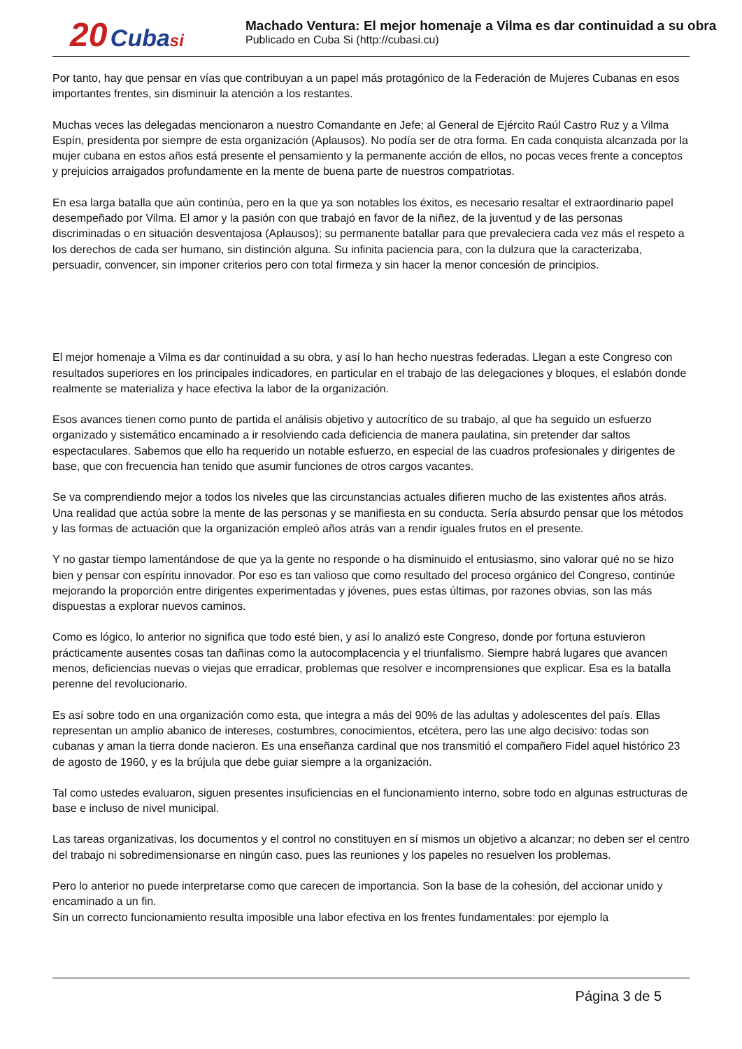20 Cuba si Machado Ventura: El mejor homenaje a Vilma es dar continuidad a su obra
Publicado en Cuba Si (http://cubasi.cu)
Por tanto, hay que pensar en vías que contribuyan a un papel más protagónico de la Federación de Mujeres Cubanas en esos importantes frentes, sin disminuir la atención a los restantes.
Muchas veces las delegadas mencionaron a nuestro Comandante en Jefe; al General de Ejército Raúl Castro Ruz y a Vilma Espín, presidenta por siempre de esta organización (Aplausos). No podía ser de otra forma. En cada conquista alcanzada por la mujer cubana en estos años está presente el pensamiento y la permanente acción de ellos, no pocas veces frente a conceptos y prejuicios arraigados profundamente en la mente de buena parte de nuestros compatriotas.
En esa larga batalla que aún continúa, pero en la que ya son notables los éxitos, es necesario resaltar el extraordinario papel desempeñado por Vilma. El amor y la pasión con que trabajó en favor de la niñez, de la juventud y de las personas discriminadas o en situación desventajosa (Aplausos); su permanente batallar para que prevaleciera cada vez más el respeto a los derechos de cada ser humano, sin distinción alguna. Su infinita paciencia para, con la dulzura que la caracterizaba, persuadir, convencer, sin imponer criterios pero con total firmeza y sin hacer la menor concesión de principios.
El mejor homenaje a Vilma es dar continuidad a su obra, y así lo han hecho nuestras federadas. Llegan a este Congreso con resultados superiores en los principales indicadores, en particular en el trabajo de las delegaciones y bloques, el eslabón donde realmente se materializa y hace efectiva la labor de la organización.
Esos avances tienen como punto de partida el análisis objetivo y autocrítico de su trabajo, al que ha seguido un esfuerzo organizado y sistemático encaminado a ir resolviendo cada deficiencia de manera paulatina, sin pretender dar saltos espectaculares. Sabemos que ello ha requerido un notable esfuerzo, en especial de las cuadros profesionales y dirigentes de base, que con frecuencia han tenido que asumir funciones de otros cargos vacantes.
Se va comprendiendo mejor a todos los niveles que las circunstancias actuales difieren mucho de las existentes años atrás. Una realidad que actúa sobre la mente de las personas y se manifiesta en su conducta. Sería absurdo pensar que los métodos y las formas de actuación que la organización empleó años atrás van a rendir iguales frutos en el presente.
Y no gastar tiempo lamentándose de que ya la gente no responde o ha disminuido el entusiasmo, sino valorar qué no se hizo bien y pensar con espíritu innovador. Por eso es tan valioso que como resultado del proceso orgánico del Congreso, continúe mejorando la proporción entre dirigentes experimentadas y jóvenes, pues estas últimas, por razones obvias, son las más dispuestas a explorar nuevos caminos.
Como es lógico, lo anterior no significa que todo esté bien, y así lo analizó este Congreso, donde por fortuna estuvieron prácticamente ausentes cosas tan dañinas como la autocomplacencia y el triunfalismo. Siempre habrá lugares que avancen menos, deficiencias nuevas o viejas que erradicar, problemas que resolver e incomprensiones que explicar. Esa es la batalla perenne del revolucionario.
Es así sobre todo en una organización como esta, que integra a más del 90% de las adultas y adolescentes del país. Ellas representan un amplio abanico de intereses, costumbres, conocimientos, etcétera, pero las une algo decisivo: todas son cubanas y aman la tierra donde nacieron. Es una enseñanza cardinal que nos transmitió el compañero Fidel aquel histórico 23 de agosto de 1960, y es la brújula que debe guiar siempre a la organización.
Tal como ustedes evaluaron, siguen presentes insuficiencias en el funcionamiento interno, sobre todo en algunas estructuras de base e incluso de nivel municipal.
Las tareas organizativas, los documentos y el control no constituyen en sí mismos un objetivo a alcanzar; no deben ser el centro del trabajo ni sobredimensionarse en ningún caso, pues las reuniones y los papeles no resuelven los problemas.
Pero lo anterior no puede interpretarse como que carecen de importancia. Son la base de la cohesión, del accionar unido y encaminado a un fin.
Sin un correcto funcionamiento resulta imposible una labor efectiva en los frentes fundamentales: por ejemplo la
Página 3 de 5